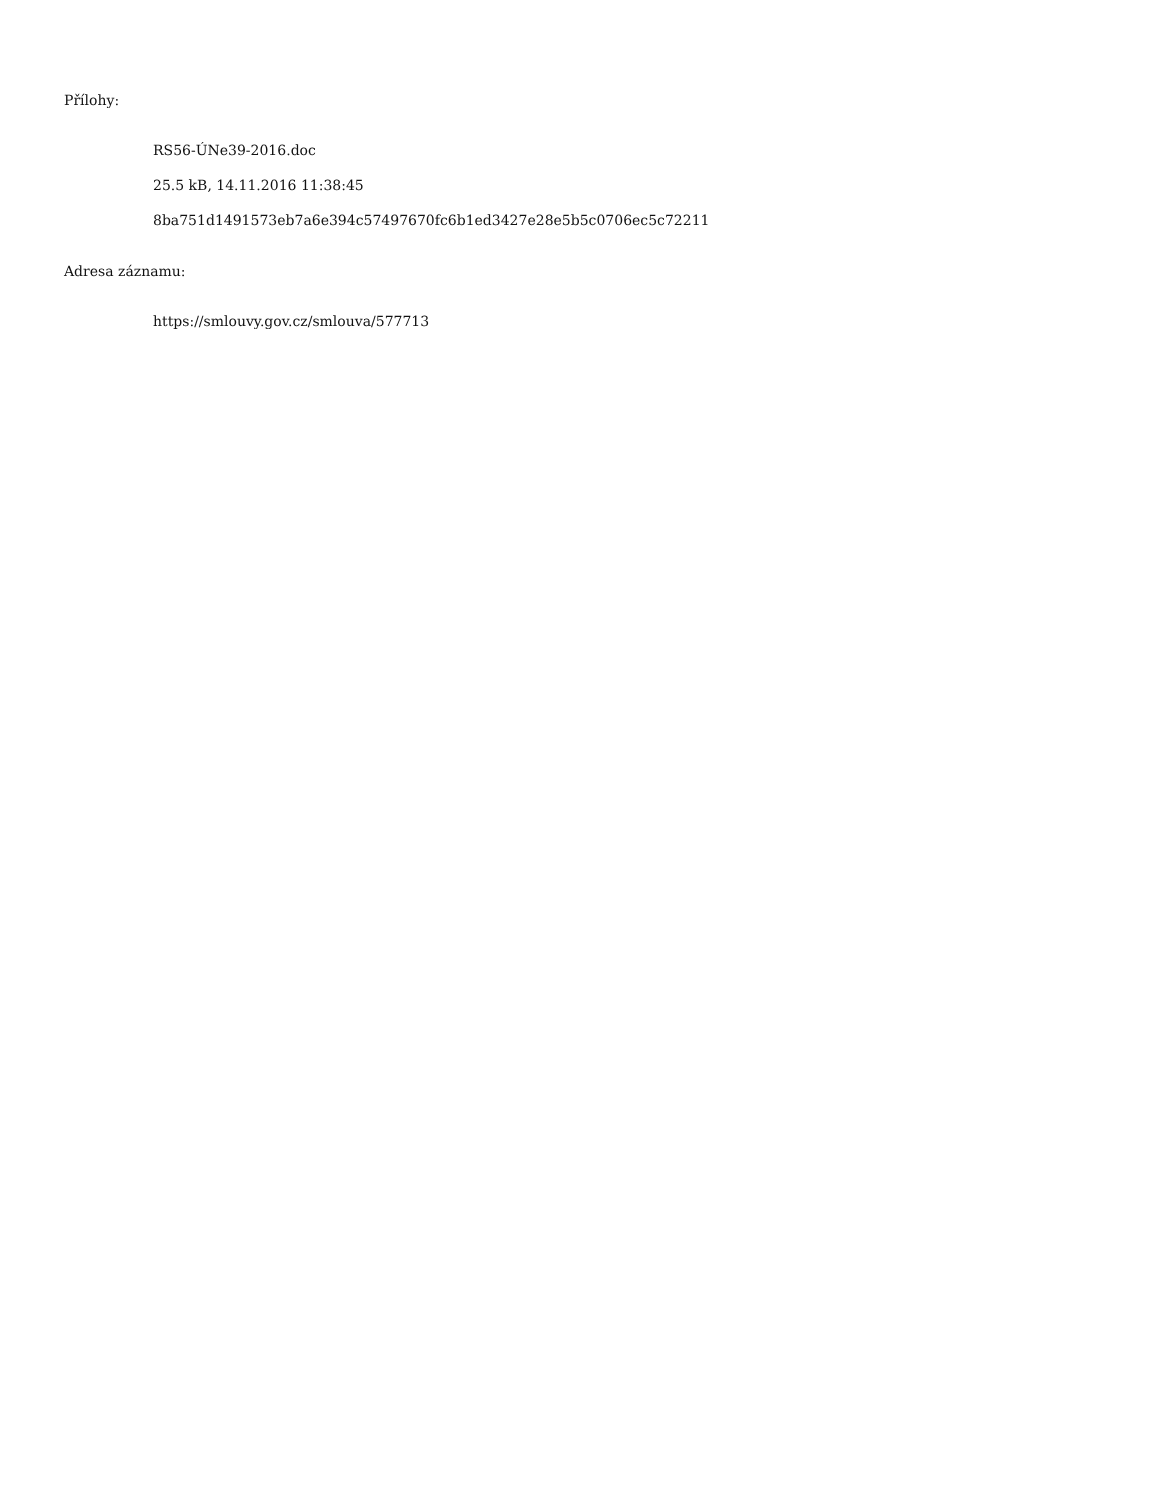Přílohy:
RS56-ÚNe39-2016.doc
25.5 kB, 14.11.2016 11:38:45
8ba751d1491573eb7a6e394c57497670fc6b1ed3427e28e5b5c0706ec5c72211
Adresa záznamu:
https://smlouvy.gov.cz/smlouva/577713